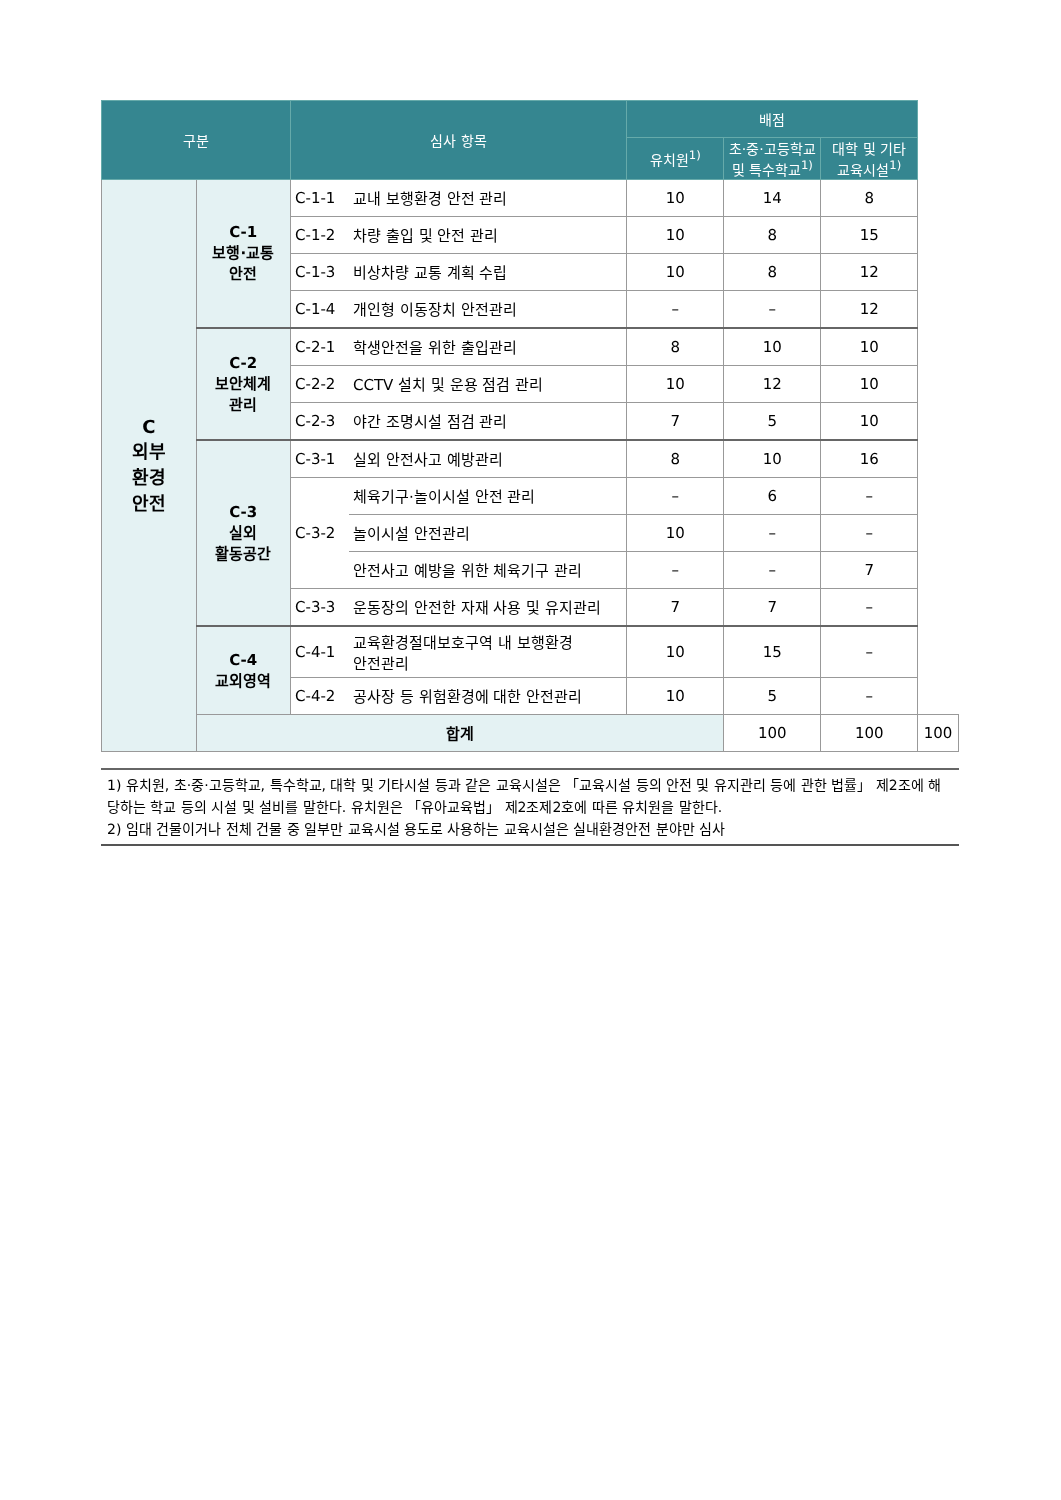| 구분 | | 심사 항목 | | 배점 | | | |
| --- | --- | --- | --- | --- | --- | --- | --- |
| | | | | 유치원<sup>1)</sup> | 초·중·고등학교 및 특수학교<sup>1)</sup> | 대학 및 기타 교육시설<sup>1)</sup> | |
| C 외부 환경 안전 | C-1 보행·교통 안전 | C-1-1 | 교내 보행환경 안전 관리 | 10 | 14 | 8 | |
| | | C-1-2 | 차량 출입 및 안전 관리 | 10 | 8 | 15 | |
| | | C-1-3 | 비상차량 교통 계획 수립 | 10 | 8 | 12 | |
| | | C-1-4 | 개인형 이동장치 안전관리 | – | – | 12 | |
| | C-2 보안체계 관리 | C-2-1 | 학생안전을 위한 출입관리 | 8 | 10 | 10 | |
| | | C-2-2 | CCTV 설치 및 운용 점검 관리 | 10 | 12 | 10 | |
| | | C-2-3 | 야간 조명시설 점검 관리 | 7 | 5 | 10 | |
| | C-3 실외 활동공간 | C-3-1 | 실외 안전사고 예방관리 | 8 | 10 | 16 | |
| | | C-3-2 | 체육기구·놀이시설 안전 관리 | – | 6 | – | |
| | | | 놀이시설 안전관리 | 10 | – | – | |
| | | | 안전사고 예방을 위한 체육기구 관리 | – | – | 7 | |
| | | C-3-3 | 운동장의 안전한 자재 사용 및 유지관리 | 7 | 7 | – | |
| | C-4 교외영역 | C-4-1 | 교육환경절대보호구역 내 보행환경 안전관리 | 10 | 15 | – | |
| | | C-4-2 | 공사장 등 위험환경에 대한 안전관리 | 10 | 5 | – | |
| | 합계 | | | | 100 | 100 | 100 |
1) 유치원, 초·중·고등학교, 특수학교, 대학 및 기타시설 등과 같은 교육시설은 「교육시설 등의 안전 및 유지관리 등에 관한 법률」 제2조에 해당하는 학교 등의 시설 및 설비를 말한다. 유치원은 「유아교육법」 제2조제2호에 따른 유치원을 말한다.
2) 임대 건물이거나 전체 건물 중 일부만 교육시설 용도로 사용하는 교육시설은 실내환경안전 분야만 심사